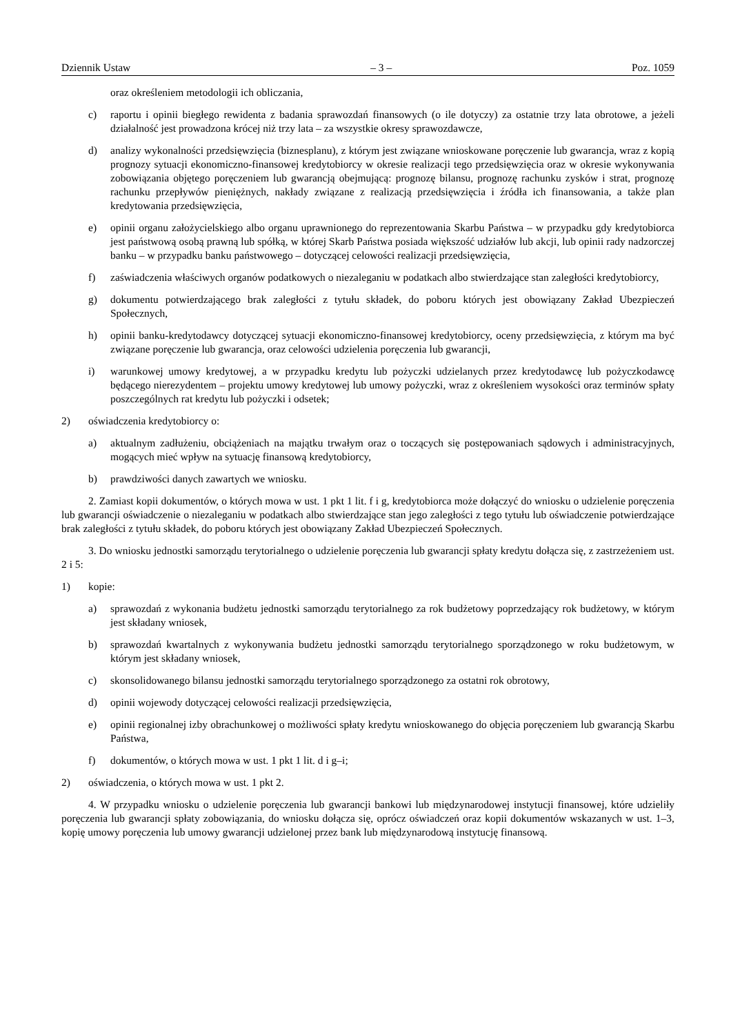Dziennik Ustaw – 3 – Poz. 1059
oraz określeniem metodologii ich obliczania,
c) raportu i opinii biegłego rewidenta z badania sprawozdań finansowych (o ile dotyczy) za ostatnie trzy lata obrotowe, a jeżeli działalność jest prowadzona krócej niż trzy lata – za wszystkie okresy sprawozdawcze,
d) analizy wykonalności przedsięwzięcia (biznesplanu), z którym jest związane wnioskowane poręczenie lub gwarancja, wraz z kopią prognozy sytuacji ekonomiczno-finansowej kredytobiorcy w okresie realizacji tego przedsięwzięcia oraz w okresie wykonywania zobowiązania objętego poręczeniem lub gwarancją obejmującą: prognozę bilansu, prognozę rachunku zysków i strat, prognozę rachunku przepływów pieniężnych, nakłady związane z realizacją przedsięwzięcia i źródła ich finansowania, a także plan kredytowania przedsięwzięcia,
e) opinii organu założycielskiego albo organu uprawnionego do reprezentowania Skarbu Państwa – w przypadku gdy kredytobiorca jest państwową osobą prawną lub spółką, w której Skarb Państwa posiada większość udziałów lub akcji, lub opinii rady nadzorczej banku – w przypadku banku państwowego – dotyczącej celowości realizacji przedsięwzięcia,
f) zaświadczenia właściwych organów podatkowych o niezaleganiu w podatkach albo stwierdzające stan zaległości kredytobiorcy,
g) dokumentu potwierdzającego brak zaległości z tytułu składek, do poboru których jest obowiązany Zakład Ubezpieczeń Społecznych,
h) opinii banku-kredytodawcy dotyczącej sytuacji ekonomiczno-finansowej kredytobiorcy, oceny przedsięwzięcia, z którym ma być związane poręczenie lub gwarancja, oraz celowości udzielenia poręczenia lub gwarancji,
i) warunkowej umowy kredytowej, a w przypadku kredytu lub pożyczki udzielanych przez kredytodawcę lub pożyczkodawcę będącego nierezydentem – projektu umowy kredytowej lub umowy pożyczki, wraz z określeniem wysokości oraz terminów spłaty poszczególnych rat kredytu lub pożyczki i odsetek;
2) oświadczenia kredytobiorcy o:
a) aktualnym zadłużeniu, obciążeniach na majątku trwałym oraz o toczących się postępowaniach sądowych i administracyjnych, mogących mieć wpływ na sytuację finansową kredytobiorcy,
b) prawdziwości danych zawartych we wniosku.
2. Zamiast kopii dokumentów, o których mowa w ust. 1 pkt 1 lit. f i g, kredytobiorca może dołączyć do wniosku o udzielenie poręczenia lub gwarancji oświadczenie o niezaleganiu w podatkach albo stwierdzające stan jego zaległości z tego tytułu lub oświadczenie potwierdzające brak zaległości z tytułu składek, do poboru których jest obowiązany Zakład Ubezpieczeń Społecznych.
3. Do wniosku jednostki samorządu terytorialnego o udzielenie poręczenia lub gwarancji spłaty kredytu dołącza się, z zastrzeżeniem ust. 2 i 5:
1) kopie:
a) sprawozdań z wykonania budżetu jednostki samorządu terytorialnego za rok budżetowy poprzedzający rok budżetowy, w którym jest składany wniosek,
b) sprawozdań kwartalnych z wykonywania budżetu jednostki samorządu terytorialnego sporządzonego w roku budżetowym, w którym jest składany wniosek,
c) skonsolidowanego bilansu jednostki samorządu terytorialnego sporządzonego za ostatni rok obrotowy,
d) opinii wojewody dotyczącej celowości realizacji przedsięwzięcia,
e) opinii regionalnej izby obrachunkowej o możliwości spłaty kredytu wnioskowanego do objęcia poręczeniem lub gwarancją Skarbu Państwa,
f) dokumentów, o których mowa w ust. 1 pkt 1 lit. d i g–i;
2) oświadczenia, o których mowa w ust. 1 pkt 2.
4. W przypadku wniosku o udzielenie poręczenia lub gwarancji bankowi lub międzynarodowej instytucji finansowej, które udzieliły poręczenia lub gwarancji spłaty zobowiązania, do wniosku dołącza się, oprócz oświadczeń oraz kopii dokumentów wskazanych w ust. 1–3, kopię umowy poręczenia lub umowy gwarancji udzielonej przez bank lub międzynarodową instytucję finansową.